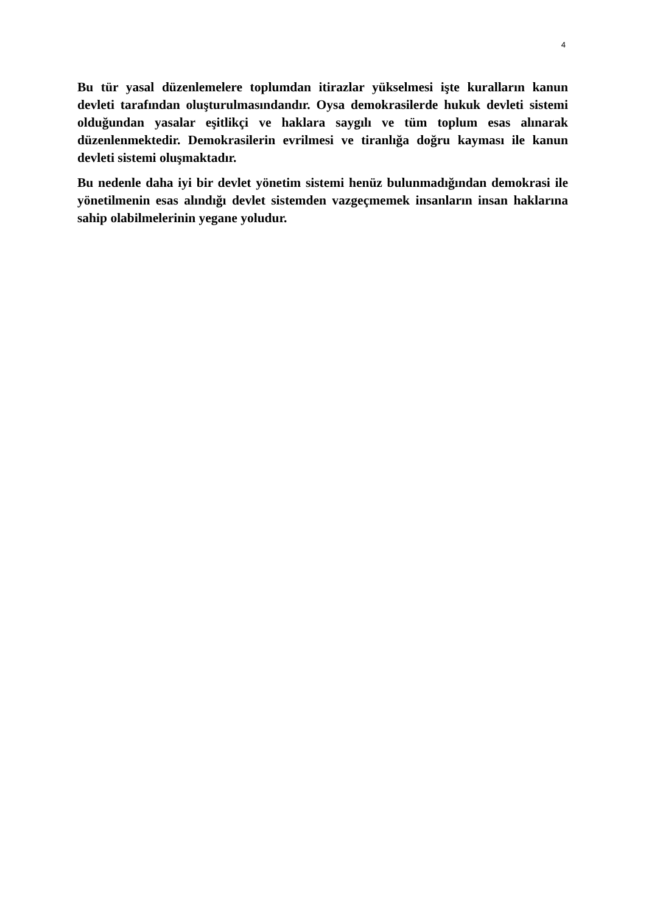4
Bu tür yasal düzenlemelere toplumdan itirazlar yükselmesi işte kuralların kanun devleti tarafından oluşturulmasındandır. Oysa demokrasilerde hukuk devleti sistemi olduğundan yasalar eşitlikçi ve haklara saygılı ve tüm toplum esas alınarak düzenlenmektedir. Demokrasilerin evrilmesi ve tiranlığa doğru kayması ile kanun devleti sistemi oluşmaktadır.
Bu nedenle daha iyi bir devlet yönetim sistemi henüz bulunmadığından demokrasi ile yönetilmenin esas alındığı devlet sistemden vazgeçmemek insanların insan haklarına sahip olabilmelerinin yegane yoludur.